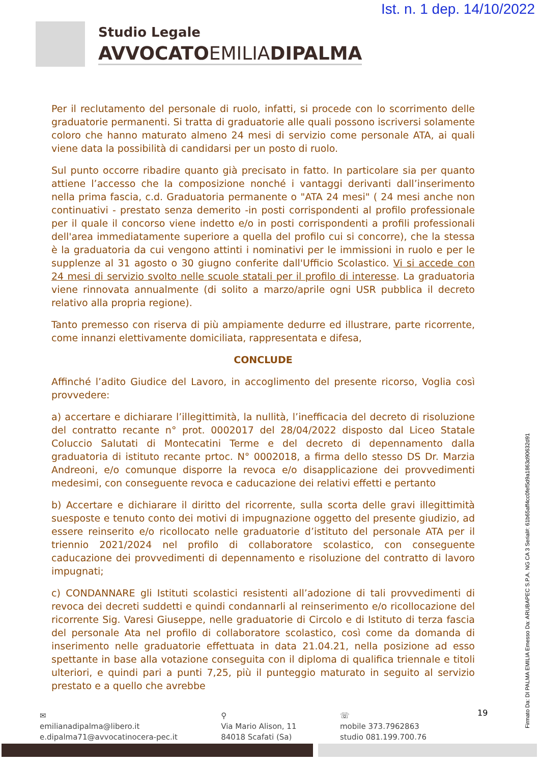Ist. n. 1 dep. 14/10/2022
Studio Legale
AVVOCATOEMILIADIPALMA
Per il reclutamento del personale di ruolo, infatti, si procede con lo scorrimento delle graduatorie permanenti. Si tratta di graduatorie alle quali possono iscriversi solamente coloro che hanno maturato almeno 24 mesi di servizio come personale ATA, ai quali viene data la possibilità di candidarsi per un posto di ruolo.
Sul punto occorre ribadire quanto già precisato in fatto. In particolare sia per quanto attiene l’accesso che la composizione nonché i vantaggi derivanti dall’inserimento nella prima fascia, c.d. Graduatoria permanente o "ATA 24 mesi" ( 24 mesi anche non continuativi - prestato senza demerito -in posti corrispondenti al profilo professionale per il quale il concorso viene indetto e/o in posti corrispondenti a profili professionali dell'area immediatamente superiore a quella del profilo cui si concorre), che la stessa è la graduatoria da cui vengono attinti i nominativi per le immissioni in ruolo e per le supplenze al 31 agosto o 30 giugno conferite dall'Ufficio Scolastico. Vi si accede con 24 mesi di servizio svolto nelle scuole statali per il profilo di interesse. La graduatoria viene rinnovata annualmente (di solito a marzo/aprile ogni USR pubblica il decreto relativo alla propria regione).
Tanto premesso con riserva di più ampiamente dedurre ed illustrare, parte ricorrente, come innanzi elettivamente domiciliata, rappresentata e difesa,
CONCLUDE
Affinché l’adito Giudice del Lavoro, in accoglimento del presente ricorso, Voglia così provvedere:
a) accertare e dichiarare l’illegittimità, la nullità, l’inefficacia del decreto di risoluzione del contratto recante n° prot. 0002017 del 28/04/2022 disposto dal Liceo Statale Coluccio Salutati di Montecatini Terme e del decreto di depennamento dalla graduatoria di istituto recante prtoc. N° 0002018, a firma dello stesso DS Dr. Marzia Andreoni, e/o comunque disporre la revoca e/o disapplicazione dei provvedimenti medesimi, con conseguente revoca e caducazione dei relativi effetti e pertanto
b) Accertare e dichiarare il diritto del ricorrente, sulla scorta delle gravi illegittimità suesposte e tenuto conto dei motivi di impugnazione oggetto del presente giudizio, ad essere reinserito e/o ricollocato nelle graduatorie d’istituto del personale ATA per il triennio 2021/2024 nel profilo di collaboratore scolastico, con conseguente caducazione dei provvedimenti di depennamento e risoluzione del contratto di lavoro impugnati;
c) CONDANNARE gli Istituti scolastici resistenti all’adozione di tali provvedimenti di revoca dei decreti suddetti e quindi condannarli al reinserimento e/o ricollocazione del ricorrente Sig. Varesi Giuseppe, nelle graduatorie di Circolo e di Istituto di terza fascia del personale Ata nel profilo di collaboratore scolastico, così come da domanda di inserimento nelle graduatorie effettuata in data 21.04.21, nella posizione ad esso spettante in base alla votazione conseguita con il diploma di qualifica triennale e titoli ulteriori, e quindi pari a punti 7,25, più il punteggio maturato in seguito al servizio prestato e a quello che avrebbe
✉
emilianadipalma@libero.it
e.dipalma71@avvocatinocera-pec.it
⚲
Via Mario Alison, 11
84018 Scafati (Sa)
☏
mobile 373.7962863
studio 081.199.700.76
19
Firmato Da: DI PALMA EMILIA Emesso Da: ARUBAPEC S.P.A. NG CA 3 Serial#: 61b65aff4cc0fef5d9a1863d90632d91